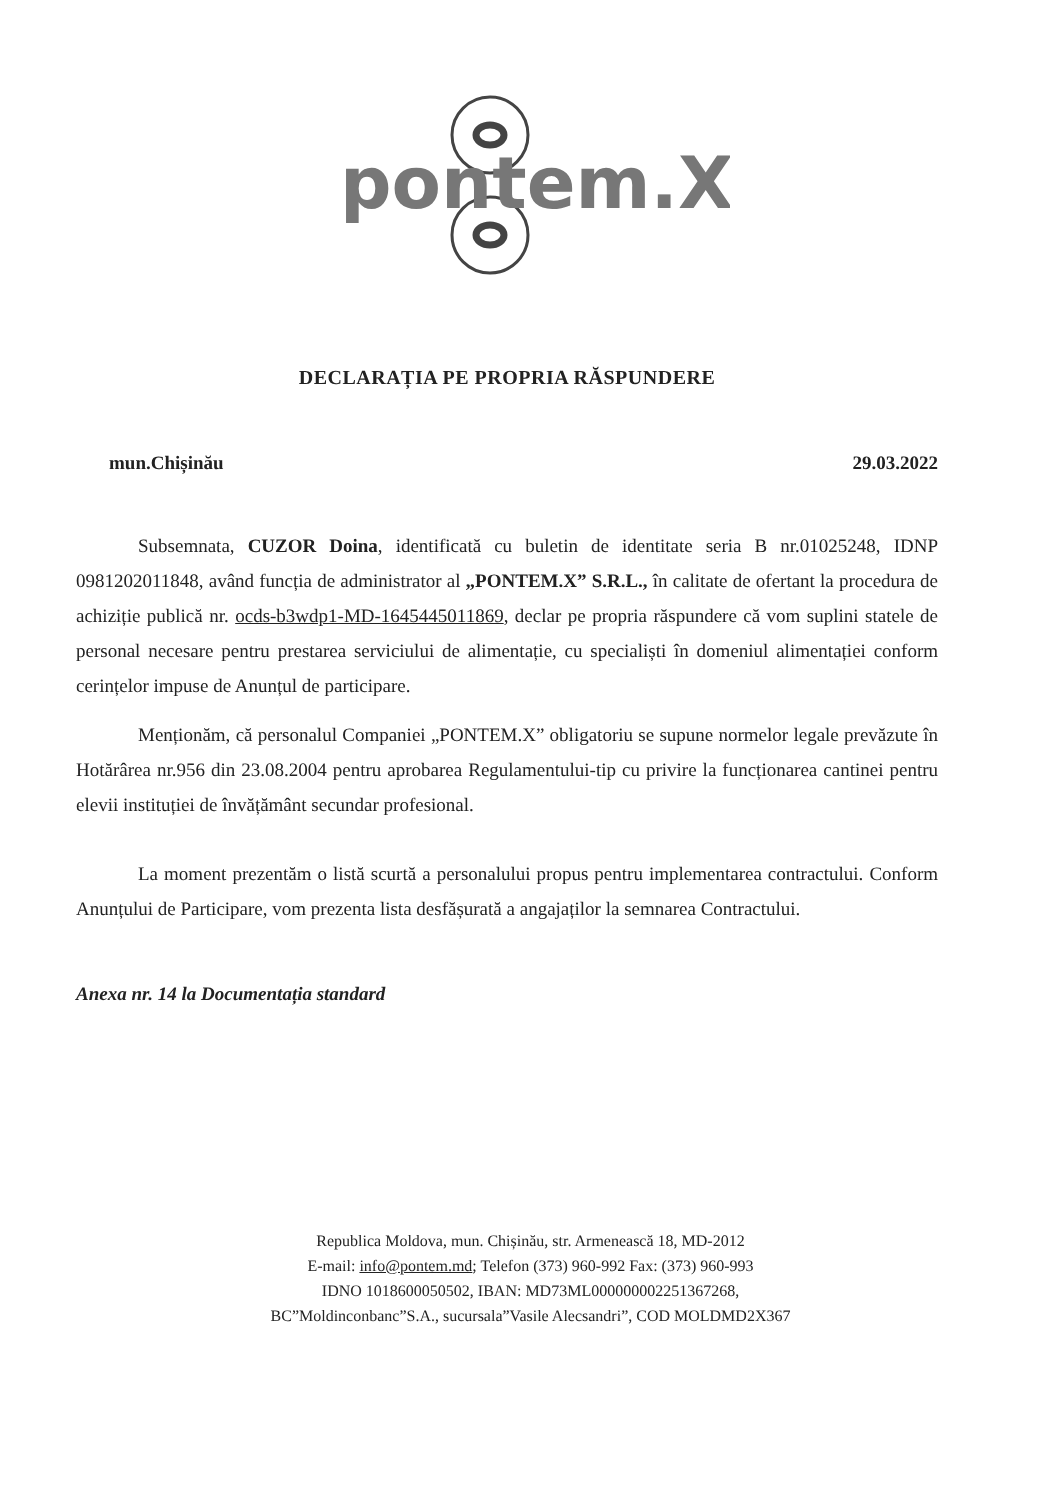pontem.X
DECLARAȚIA PE PROPRIA RĂSPUNDERE
mun.Chișinău 29.03.2022
Subsemnata, CUZOR Doina, identificată cu buletin de identitate seria B nr.01025248, IDNP 0981202011848, având funcția de administrator al „PONTEM.X” S.R.L., în calitate de ofertant la procedura de achiziție publică nr. ocds-b3wdp1-MD-1645445011869, declar pe propria răspundere că vom suplini statele de personal necesare pentru prestarea serviciului de alimentație, cu specialiști în domeniul alimentației conform cerințelor impuse de Anunțul de participare.
Menționăm, că personalul Companiei „PONTEM.X” obligatoriu se supune normelor legale prevăzute în Hotărârea nr.956 din 23.08.2004 pentru aprobarea Regulamentului-tip cu privire la funcționarea cantinei pentru elevii instituției de învățământ secundar profesional.
La moment prezentăm o listă scurtă a personalului propus pentru implementarea contractului. Conform Anunțului de Participare, vom prezenta lista desfășurată a angajaților la semnarea Contractului.
Anexa nr. 14 la Documentația standard
Republica Moldova, mun. Chișinău, str. Armenească 18, MD-2012
E-mail: info@pontem.md; Telefon (373) 960-992 Fax: (373) 960-993
IDNO 1018600050502, IBAN: MD73ML000000002251367268,
BC”Moldinconbanc”S.A., sucursala”Vasile Alecsandri”, COD MOLDMD2X367